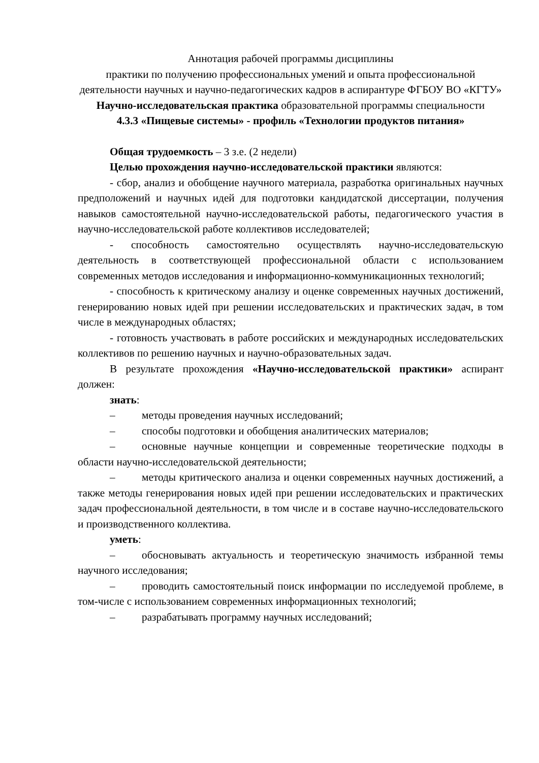Аннотация рабочей программы дисциплины
практики по получению профессиональных умений и опыта профессиональной деятельности научных и научно-педагогических кадров в аспирантуре ФГБОУ ВО «КГТУ» Научно-исследовательская практика образовательной программы специальности
4.3.3 «Пищевые системы» - профиль «Технологии продуктов питания»
Общая трудоемкость – 3 з.е. (2 недели)
Целью прохождения научно-исследовательской практики являются:
- сбор, анализ и обобщение научного материала, разработка оригинальных научных предположений и научных идей для подготовки кандидатской диссертации, получения навыков самостоятельной научно-исследовательской работы, педагогического участия в научно-исследовательской работе коллективов исследователей;
- способность самостоятельно осуществлять научно-исследовательскую деятельность в соответствующей профессиональной области с использованием современных методов исследования и информационно-коммуникационных технологий;
- способность к критическому анализу и оценке современных научных достижений, генерированию новых идей при решении исследовательских и практических задач, в том числе в международных областях;
- готовность участвовать в работе российских и международных исследовательских коллективов по решению научных и научно-образовательных задач.
В результате прохождения «Научно-исследовательской практики» аспирант должен:
знать:
– методы проведения научных исследований;
– способы подготовки и обобщения аналитических материалов;
– основные научные концепции и современные теоретические подходы в области научно-исследовательской деятельности;
– методы критического анализа и оценки современных научных достижений, а также методы генерирования новых идей при решении исследовательских и практических задач профессиональной деятельности, в том числе и в составе научно-исследовательского и производственного коллектива.
уметь:
– обосновывать актуальность и теоретическую значимость избранной темы научного исследования;
– проводить самостоятельный поиск информации по исследуемой проблеме, в том-числе с использованием современных информационных технологий;
– разрабатывать программу научных исследований;